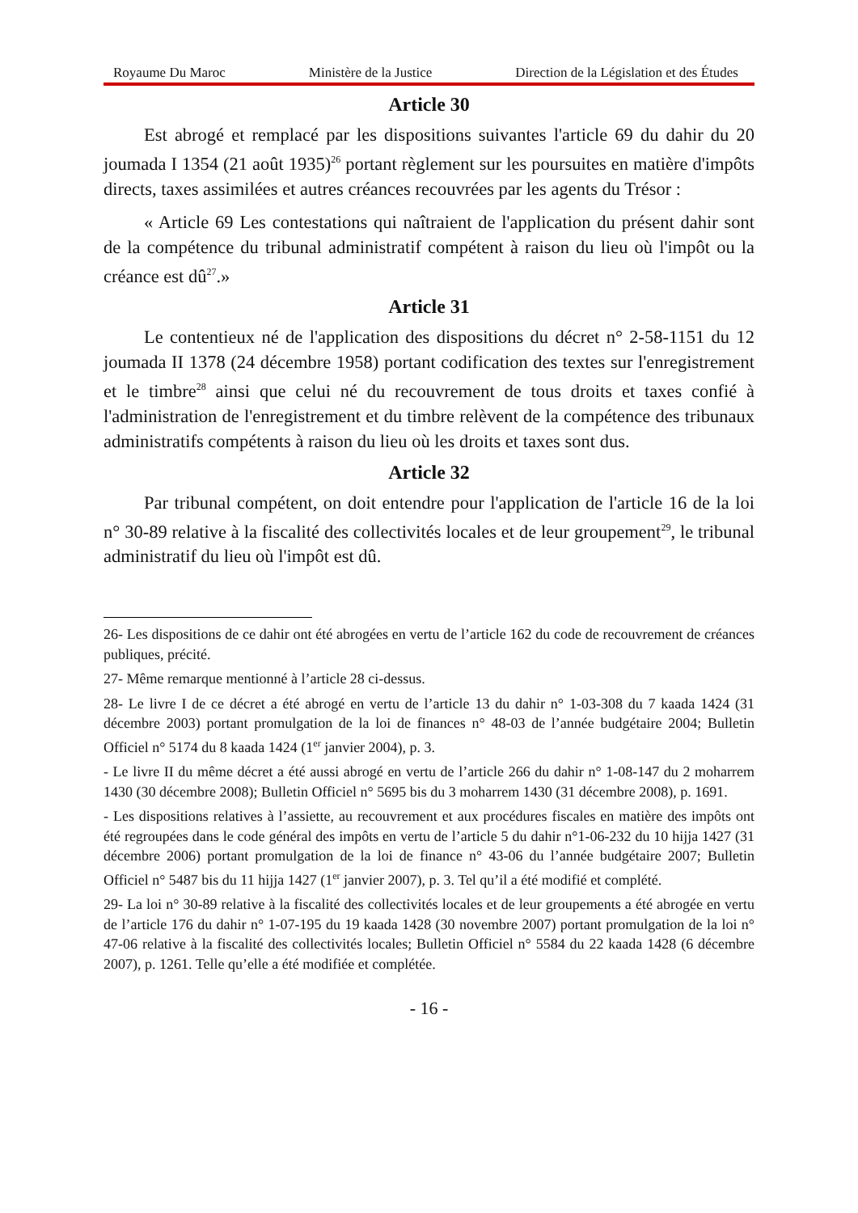Royaume Du Maroc Ministère de la Justice Direction de la Législation et des Études
Article 30
Est abrogé et remplacé par les dispositions suivantes l'article 69 du dahir du 20 joumada I 1354 (21 août 1935)<sup>26</sup> portant règlement sur les poursuites en matière d'impôts directs, taxes assimilées et autres créances recouvrées par les agents du Trésor :
« Article 69 Les contestations qui naîtraient de l'application du présent dahir sont de la compétence du tribunal administratif compétent à raison du lieu où l'impôt ou la créance est dû<sup>27</sup>.»
Article 31
Le contentieux né de l'application des dispositions du décret n° 2-58-1151 du 12 joumada II 1378 (24 décembre 1958) portant codification des textes sur l'enregistrement et le timbre<sup>28</sup> ainsi que celui né du recouvrement de tous droits et taxes confié à l'administration de l'enregistrement et du timbre relèvent de la compétence des tribunaux administratifs compétents à raison du lieu où les droits et taxes sont dus.
Article 32
Par tribunal compétent, on doit entendre pour l'application de l'article 16 de la loi n° 30-89 relative à la fiscalité des collectivités locales et de leur groupement<sup>29</sup>, le tribunal administratif du lieu où l'impôt est dû.
26- Les dispositions de ce dahir ont été abrogées en vertu de l’article 162 du code de recouvrement de créances publiques, précité.
27- Même remarque mentionné à l’article 28 ci-dessus.
28- Le livre I de ce décret a été abrogé en vertu de l’article 13 du dahir n° 1-03-308 du 7 kaada 1424 (31 décembre 2003) portant promulgation de la loi de finances n° 48-03 de l’année budgétaire 2004; Bulletin Officiel n° 5174 du 8 kaada 1424 (1<sup>er</sup> janvier 2004), p. 3.
- Le livre II du même décret a été aussi abrogé en vertu de l’article 266 du dahir n° 1-08-147 du 2 moharrem 1430 (30 décembre 2008); Bulletin Officiel n° 5695 bis du 3 moharrem 1430 (31 décembre 2008), p. 1691.
- Les dispositions relatives à l’assiette, au recouvrement et aux procédures fiscales en matière des impôts ont été regroupées dans le code général des impôts en vertu de l’article 5 du dahir n°1-06-232 du 10 hijja 1427 (31 décembre 2006) portant promulgation de la loi de finance n° 43-06 du l’année budgétaire 2007; Bulletin Officiel n° 5487 bis du 11 hijja 1427 (1<sup>er</sup> janvier 2007), p. 3. Tel qu’il a été modifié et complété.
29- La loi n° 30-89 relative à la fiscalité des collectivités locales et de leur groupements a été abrogée en vertu de l’article 176 du dahir n° 1-07-195 du 19 kaada 1428 (30 novembre 2007) portant promulgation de la loi n° 47-06 relative à la fiscalité des collectivités locales; Bulletin Officiel n° 5584 du 22 kaada 1428 (6 décembre 2007), p. 1261. Telle qu’elle a été modifiée et complétée.
- 16 -